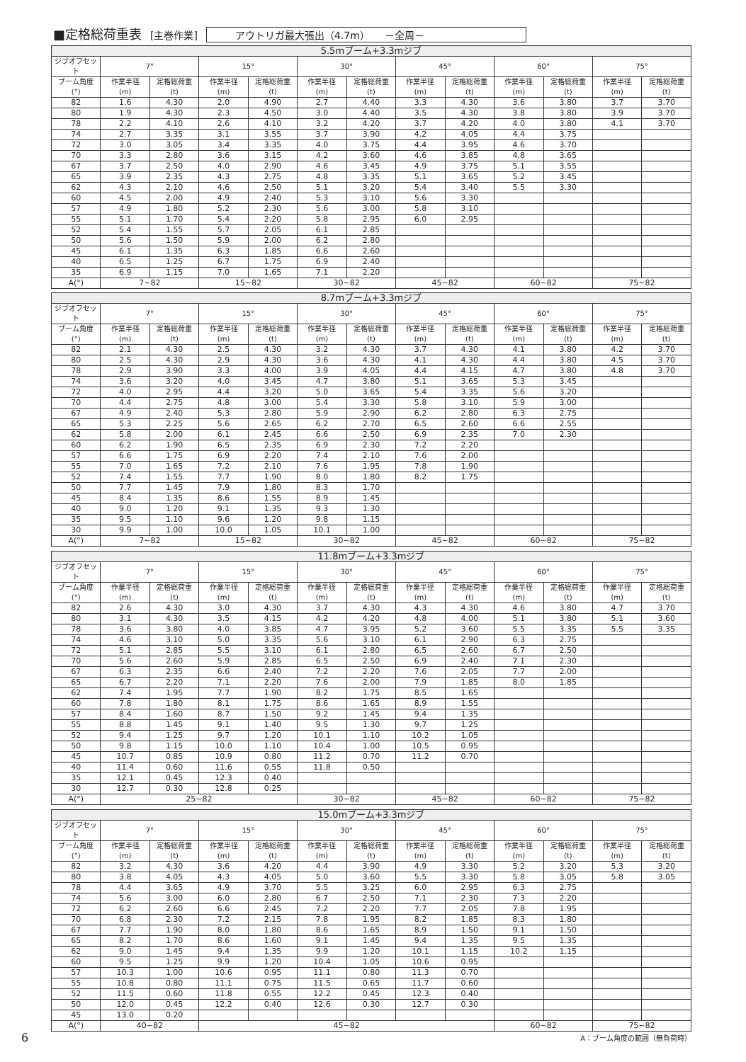■定格総荷重表 [主巻作業] アウトリガ最大張出（4.7m）　　－全周－
| 5.5mブーム+3.3mジブ | | | | | | | | | | | | |
| --- | --- | --- | --- | --- | --- | --- | --- | --- | --- | --- | --- | --- |
| ジブオフセット | 7° | | 15° | | 30° | | 45° | | 60° | | 75° | |
| ブーム角度 (°) | 作業半径 (m) | 定格総荷重 (t) | 作業半径 (m) | 定格総荷重 (t) | 作業半径 (m) | 定格総荷重 (t) | 作業半径 (m) | 定格総荷重 (t) | 作業半径 (m) | 定格総荷重 (t) | 作業半径 (m) | 定格総荷重 (t) |
| 82 | 1.6 | 4.30 | 2.0 | 4.90 | 2.7 | 4.40 | 3.3 | 4.30 | 3.6 | 3.80 | 3.7 | 3.70 |
| 80 | 1.9 | 4.30 | 2.3 | 4.50 | 3.0 | 4.40 | 3.5 | 4.30 | 3.8 | 3.80 | 3.9 | 3.70 |
| 78 | 2.2 | 4.10 | 2.6 | 4.10 | 3.2 | 4.20 | 3.7 | 4.20 | 4.0 | 3.80 | 4.1 | 3.70 |
| 74 | 2.7 | 3.35 | 3.1 | 3.55 | 3.7 | 3.90 | 4.2 | 4.05 | 4.4 | 3.75 | | |
| 72 | 3.0 | 3.05 | 3.4 | 3.35 | 4.0 | 3.75 | 4.4 | 3.95 | 4.6 | 3.70 | | |
| 70 | 3.3 | 2.80 | 3.6 | 3.15 | 4.2 | 3.60 | 4.6 | 3.85 | 4.8 | 3.65 | | |
| 67 | 3.7 | 2.50 | 4.0 | 2.90 | 4.6 | 3.45 | 4.9 | 3.75 | 5.1 | 3.55 | | |
| 65 | 3.9 | 2.35 | 4.3 | 2.75 | 4.8 | 3.35 | 5.1 | 3.65 | 5.2 | 3.45 | | |
| 62 | 4.3 | 2.10 | 4.6 | 2.50 | 5.1 | 3.20 | 5.4 | 3.40 | 5.5 | 3.30 | | |
| 60 | 4.5 | 2.00 | 4.9 | 2.40 | 5.3 | 3.10 | 5.6 | 3.30 | | | | |
| 57 | 4.9 | 1.80 | 5.2 | 2.30 | 5.6 | 3.00 | 5.8 | 3.10 | | | | |
| 55 | 5.1 | 1.70 | 5.4 | 2.20 | 5.8 | 2.95 | 6.0 | 2.95 | | | | |
| 52 | 5.4 | 1.55 | 5.7 | 2.05 | 6.1 | 2.85 | | | | | | |
| 50 | 5.6 | 1.50 | 5.9 | 2.00 | 6.2 | 2.80 | | | | | | |
| 45 | 6.1 | 1.35 | 6.3 | 1.85 | 6.6 | 2.60 | | | | | | |
| 40 | 6.5 | 1.25 | 6.7 | 1.75 | 6.9 | 2.40 | | | | | | |
| 35 | 6.9 | 1.15 | 7.0 | 1.65 | 7.1 | 2.20 | | | | | | |
| A(°) | 7~82 | | 15~82 | | 30~82 | | 45~82 | | 60~82 | | 75~82 | |
| 8.7mブーム+3.3mジブ | | | | | | | | | | | | |
| --- | --- | --- | --- | --- | --- | --- | --- | --- | --- | --- | --- | --- |
| ジブオフセット | 7° | | 15° | | 30° | | 45° | | 60° | | 75° | |
| ブーム角度 (°) | 作業半径 (m) | 定格総荷重 (t) | 作業半径 (m) | 定格総荷重 (t) | 作業半径 (m) | 定格総荷重 (t) | 作業半径 (m) | 定格総荷重 (t) | 作業半径 (m) | 定格総荷重 (t) | 作業半径 (m) | 定格総荷重 (t) |
| 82 | 2.1 | 4.30 | 2.5 | 4.30 | 3.2 | 4.30 | 3.7 | 4.30 | 4.1 | 3.80 | 4.2 | 3.70 |
| 80 | 2.5 | 4.30 | 2.9 | 4.30 | 3.6 | 4.30 | 4.1 | 4.30 | 4.4 | 3.80 | 4.5 | 3.70 |
| 78 | 2.9 | 3.90 | 3.3 | 4.00 | 3.9 | 4.05 | 4.4 | 4.15 | 4.7 | 3.80 | 4.8 | 3.70 |
| 74 | 3.6 | 3.20 | 4.0 | 3.45 | 4.7 | 3.80 | 5.1 | 3.65 | 5.3 | 3.45 | | |
| 72 | 4.0 | 2.95 | 4.4 | 3.20 | 5.0 | 3.65 | 5.4 | 3.35 | 5.6 | 3.20 | | |
| 70 | 4.4 | 2.75 | 4.8 | 3.00 | 5.4 | 3.30 | 5.8 | 3.10 | 5.9 | 3.00 | | |
| 67 | 4.9 | 2.40 | 5.3 | 2.80 | 5.9 | 2.90 | 6.2 | 2.80 | 6.3 | 2.75 | | |
| 65 | 5.3 | 2.25 | 5.6 | 2.65 | 6.2 | 2.70 | 6.5 | 2.60 | 6.6 | 2.55 | | |
| 62 | 5.8 | 2.00 | 6.1 | 2.45 | 6.6 | 2.50 | 6.9 | 2.35 | 7.0 | 2.30 | | |
| 60 | 6.2 | 1.90 | 6.5 | 2.35 | 6.9 | 2.30 | 7.2 | 2.20 | | | | |
| 57 | 6.6 | 1.75 | 6.9 | 2.20 | 7.4 | 2.10 | 7.6 | 2.00 | | | | |
| 55 | 7.0 | 1.65 | 7.2 | 2.10 | 7.6 | 1.95 | 7.8 | 1.90 | | | | |
| 52 | 7.4 | 1.55 | 7.7 | 1.90 | 8.0 | 1.80 | 8.2 | 1.75 | | | | |
| 50 | 7.7 | 1.45 | 7.9 | 1.80 | 8.3 | 1.70 | | | | | | |
| 45 | 8.4 | 1.35 | 8.6 | 1.55 | 8.9 | 1.45 | | | | | | |
| 40 | 9.0 | 1.20 | 9.1 | 1.35 | 9.3 | 1.30 | | | | | | |
| 35 | 9.5 | 1.10 | 9.6 | 1.20 | 9.8 | 1.15 | | | | | | |
| 30 | 9.9 | 1.00 | 10.0 | 1.05 | 10.1 | 1.00 | | | | | | |
| A(°) | 7~82 | | 15~82 | | 30~82 | | 45~82 | | 60~82 | | 75~82 | |
| 11.8mブーム+3.3mジブ | | | | | | | | | | | | |
| --- | --- | --- | --- | --- | --- | --- | --- | --- | --- | --- | --- | --- |
| ジブオフセット | 7° | | 15° | | 30° | | 45° | | 60° | | 75° | |
| ブーム角度 (°) | 作業半径 (m) | 定格総荷重 (t) | 作業半径 (m) | 定格総荷重 (t) | 作業半径 (m) | 定格総荷重 (t) | 作業半径 (m) | 定格総荷重 (t) | 作業半径 (m) | 定格総荷重 (t) | 作業半径 (m) | 定格総荷重 (t) |
| 82 | 2.6 | 4.30 | 3.0 | 4.30 | 3.7 | 4.30 | 4.3 | 4.30 | 4.6 | 3.80 | 4.7 | 3.70 |
| 80 | 3.1 | 4.30 | 3.5 | 4.15 | 4.2 | 4.20 | 4.8 | 4.00 | 5.1 | 3.80 | 5.1 | 3.60 |
| 78 | 3.6 | 3.80 | 4.0 | 3.85 | 4.7 | 3.95 | 5.2 | 3.60 | 5.5 | 3.35 | 5.5 | 3.35 |
| 74 | 4.6 | 3.10 | 5.0 | 3.35 | 5.6 | 3.10 | 6.1 | 2.90 | 6.3 | 2.75 | | |
| 72 | 5.1 | 2.85 | 5.5 | 3.10 | 6.1 | 2.80 | 6.5 | 2.60 | 6.7 | 2.50 | | |
| 70 | 5.6 | 2.60 | 5.9 | 2.85 | 6.5 | 2.50 | 6.9 | 2.40 | 7.1 | 2.30 | | |
| 67 | 6.3 | 2.35 | 6.6 | 2.40 | 7.2 | 2.20 | 7.6 | 2.05 | 7.7 | 2.00 | | |
| 65 | 6.7 | 2.20 | 7.1 | 2.20 | 7.6 | 2.00 | 7.9 | 1.85 | 8.0 | 1.85 | | |
| 62 | 7.4 | 1.95 | 7.7 | 1.90 | 8.2 | 1.75 | 8.5 | 1.65 | | | | |
| 60 | 7.8 | 1.80 | 8.1 | 1.75 | 8.6 | 1.65 | 8.9 | 1.55 | | | | |
| 57 | 8.4 | 1.60 | 8.7 | 1.50 | 9.2 | 1.45 | 9.4 | 1.35 | | | | |
| 55 | 8.8 | 1.45 | 9.1 | 1.40 | 9.5 | 1.30 | 9.7 | 1.25 | | | | |
| 52 | 9.4 | 1.25 | 9.7 | 1.20 | 10.1 | 1.10 | 10.2 | 1.05 | | | | |
| 50 | 9.8 | 1.15 | 10.0 | 1.10 | 10.4 | 1.00 | 10.5 | 0.95 | | | | |
| 45 | 10.7 | 0.85 | 10.9 | 0.80 | 11.2 | 0.70 | 11.2 | 0.70 | | | | |
| 40 | 11.4 | 0.60 | 11.6 | 0.55 | 11.8 | 0.50 | | | | | | |
| 35 | 12.1 | 0.45 | 12.3 | 0.40 | | | | | | | | |
| 30 | 12.7 | 0.30 | 12.8 | 0.25 | | | | | | | | |
| A(°) | 25~82 | | | | 30~82 | | 45~82 | | 60~82 | | 75~82 | |
| 15.0mブーム+3.3mジブ | | | | | | | | | | | | |
| --- | --- | --- | --- | --- | --- | --- | --- | --- | --- | --- | --- | --- |
| ジブオフセット | 7° | | 15° | | 30° | | 45° | | 60° | | 75° | |
| ブーム角度 (°) | 作業半径 (m) | 定格総荷重 (t) | 作業半径 (m) | 定格総荷重 (t) | 作業半径 (m) | 定格総荷重 (t) | 作業半径 (m) | 定格総荷重 (t) | 作業半径 (m) | 定格総荷重 (t) | 作業半径 (m) | 定格総荷重 (t) |
| 82 | 3.2 | 4.30 | 3.6 | 4.20 | 4.4 | 3.90 | 4.9 | 3.30 | 5.2 | 3.20 | 5.3 | 3.20 |
| 80 | 3.8 | 4.05 | 4.3 | 4.05 | 5.0 | 3.60 | 5.5 | 3.30 | 5.8 | 3.05 | 5.8 | 3.05 |
| 78 | 4.4 | 3.65 | 4.9 | 3.70 | 5.5 | 3.25 | 6.0 | 2.95 | 6.3 | 2.75 | | |
| 74 | 5.6 | 3.00 | 6.0 | 2.80 | 6.7 | 2.50 | 7.1 | 2.30 | 7.3 | 2.20 | | |
| 72 | 6.2 | 2.60 | 6.6 | 2.45 | 7.2 | 2.20 | 7.7 | 2.05 | 7.8 | 1.95 | | |
| 70 | 6.8 | 2.30 | 7.2 | 2.15 | 7.8 | 1.95 | 8.2 | 1.85 | 8.3 | 1.80 | | |
| 67 | 7.7 | 1.90 | 8.0 | 1.80 | 8.6 | 1.65 | 8.9 | 1.50 | 9.1 | 1.50 | | |
| 65 | 8.2 | 1.70 | 8.6 | 1.60 | 9.1 | 1.45 | 9.4 | 1.35 | 9.5 | 1.35 | | |
| 62 | 9.0 | 1.45 | 9.4 | 1.35 | 9.9 | 1.20 | 10.1 | 1.15 | 10.2 | 1.15 | | |
| 60 | 9.5 | 1.25 | 9.9 | 1.20 | 10.4 | 1.05 | 10.6 | 0.95 | | | | |
| 57 | 10.3 | 1.00 | 10.6 | 0.95 | 11.1 | 0.80 | 11.3 | 0.70 | | | | |
| 55 | 10.8 | 0.80 | 11.1 | 0.75 | 11.5 | 0.65 | 11.7 | 0.60 | | | | |
| 52 | 11.5 | 0.60 | 11.8 | 0.55 | 12.2 | 0.45 | 12.3 | 0.40 | | | | |
| 50 | 12.0 | 0.45 | 12.2 | 0.40 | 12.6 | 0.30 | 12.7 | 0.30 | | | | |
| 45 | 13.0 | 0.20 | | | | | | | | | | |
| A(°) | 40~82 | | 45~82 | | | | | | 60~82 | | 75~82 | |
6 A：ブーム角度の範囲（無負荷時）